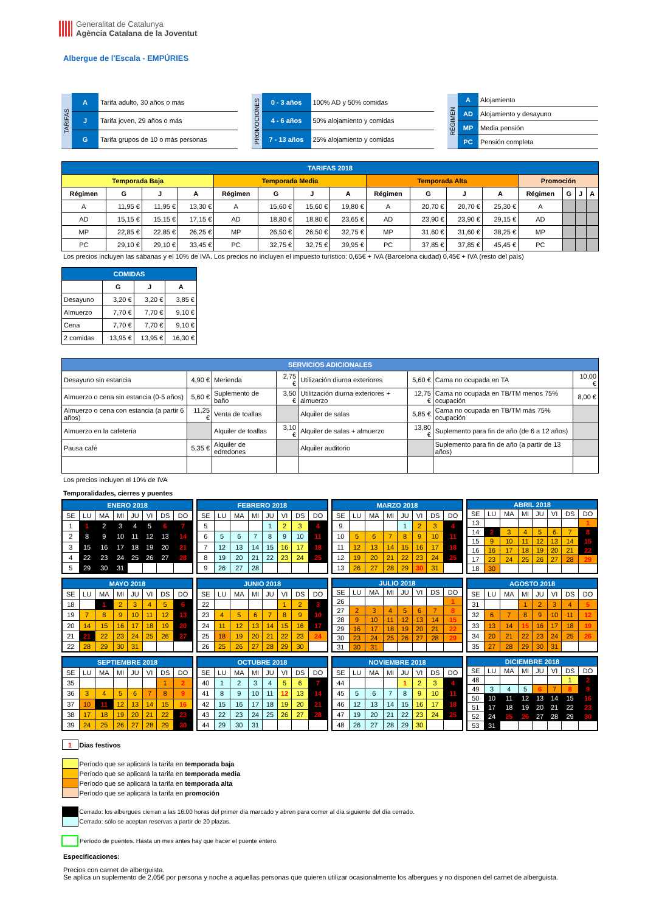Generalitat de Catalunya
Agència Catalana de la Joventut
Albergue de l'Escala - EMPÚRIES
| TARIFAS | A | Tarifa adulto, 30 años o más |
| | J | Tarifa joven, 29 años o más |
| | G | Tarifa grupos de 10 o más personas |
| PROMOCIONES | 0 - 3 años | 100% AD y 50% comidas |
| | 4 - 6 años | 50% alojamiento y comidas |
| | 7 - 13 años | 25% alojamiento y comidas |
| RÉGIMEN | A | Alojamiento |
| | AD | Alojamiento y desayuno |
| | MP | Media pensión |
| | PC | Pensión completa |
| TARIFAS 2018 | | | | | | | | | | | | | | | |
| Temporada Baja | | | | Temporada Media | | | | Temporada Alta | | | | Promoción | | | |
| Régimen | G | J | A | Régimen | G | J | A | Régimen | G | J | A | Régimen | G | J | A |
| A | 11,95 € | 11,95 € | 13,30 € | A | 15,60 € | 15,60 € | 19,80 € | A | 20,70 € | 20,70 € | 25,30 € | A | | | |
| AD | 15,15 € | 15,15 € | 17,15 € | AD | 18,80 € | 18,80 € | 23,65 € | AD | 23,90 € | 23,90 € | 29,15 € | AD | | | |
| MP | 22,85 € | 22,85 € | 26,25 € | MP | 26,50 € | 26,50 € | 32,75 € | MP | 31,60 € | 31,60 € | 38,25 € | MP | | | |
| PC | 29,10 € | 29,10 € | 33,45 € | PC | 32,75 € | 32,75 € | 39,95 € | PC | 37,85 € | 37,85 € | 45,45 € | PC | | | |
Los precios incluyen las sábanas y el 10% de IVA. Los precios no incluyen el impuesto turístico: 0,65€ + IVA (Barcelona ciudad) 0,45€ + IVA (resto del país)
| COMIDAS | | | |
| | G | J | A |
| Desayuno | 3,20 € | 3,20 € | 3,85 € |
| Almuerzo | 7,70 € | 7,70 € | 9,10 € |
| Cena | 7,70 € | 7,70 € | 9,10 € |
| 2 comidas | 13,95 € | 13,95 € | 16,30 € |
| SERVICIOS ADICIONALES | | | | | | | |
| Desayuno sin estancia | 4,90 € | Merienda | 2,75 € | Utilización diurna exteriores | 5,60 € | Cama no ocupada en TA | 10,00 € |
| Almuerzo o cena sin estancia (0-5 años) | 5,60 € | Suplemento de baño | 3,50 € | Utilitzación diurna exteriores + almuerzo | 12,75 € | Cama no ocupada en TB/TM menos 75% ocupación | 8,00 € |
| Almuerzo o cena con estancia (a partir 6 años) | 11,25 € | Venta de toallas | | Alquiler de salas | 5,85 € | Cama no ocupada en TB/TM más 75% ocupación | |
| Almuerzo en la cafetería | | Alquiler de toallas | 3,10 € | Alquiler de salas + almuerzo | 13,80 € | Suplemento para fin de año (de 6 a 12 años) | |
| Pausa café | 5,35 € | Alquiler de edredones | | Alquiler auditorio | | Suplemento para fin de año (a partir de 13 años) | |
Los precios incluyen el 10% de IVA
Temporalidades, cierres y puentes
| ENERO 2018 | | | | | | | |
| SE | LU | MA | MI | JU | VI | DS | DO |
| 1 | 1 | 2 | 3 | 4 | 5 | 6 | 7 |
| 2 | 8 | 9 | 10 | 11 | 12 | 13 | 14 |
| 3 | 15 | 16 | 17 | 18 | 19 | 20 | 21 |
| 4 | 22 | 23 | 24 | 25 | 26 | 27 | 28 |
| 5 | 29 | 30 | 31 | | | | |
| FEBRERO 2018 | | | | | | | |
| SE | LU | MA | MI | JU | VI | DS | DO |
| 5 | | | | 1 | 2 | 3 | 4 |
| 6 | 5 | 6 | 7 | 8 | 9 | 10 | 11 |
| 7 | 12 | 13 | 14 | 15 | 16 | 17 | 18 |
| 8 | 19 | 20 | 21 | 22 | 23 | 24 | 25 |
| 9 | 26 | 27 | 28 | | | | |
| MARZO 2018 | | | | | | | |
| SE | LU | MA | MI | JU | VI | DS | DO |
| 9 | | | | 1 | 2 | 3 | 4 |
| 10 | 5 | 6 | 7 | 8 | 9 | 10 | 11 |
| 11 | 12 | 13 | 14 | 15 | 16 | 17 | 18 |
| 12 | 19 | 20 | 21 | 22 | 23 | 24 | 25 |
| 13 | 26 | 27 | 28 | 29 | 30 | 31 | |
| ABRIL 2018 | | | | | | | |
| SE | LU | MA | MI | JU | VI | DS | DO |
| 13 | | | | | | | 1 |
| 14 | 2 | 3 | 4 | 5 | 6 | 7 | 8 |
| 15 | 9 | 10 | 11 | 12 | 13 | 14 | 15 |
| 16 | 16 | 17 | 18 | 19 | 20 | 21 | 22 |
| 17 | 23 | 24 | 25 | 26 | 27 | 28 | 29 |
| 18 | 30 | | | | | | |
| MAYO 2018 | | | | | | | |
| SE | LU | MA | MI | JU | VI | DS | DO |
| 18 | | 1 | 2 | 3 | 4 | 5 | 6 |
| 19 | 7 | 8 | 9 | 10 | 11 | 12 | 13 |
| 20 | 14 | 15 | 16 | 17 | 18 | 19 | 20 |
| 21 | 21 | 22 | 23 | 24 | 25 | 26 | 27 |
| 22 | 28 | 29 | 30 | 31 | | | |
| JUNIO 2018 | | | | | | | |
| SE | LU | MA | MI | JU | VI | DS | DO |
| 22 | | | | | 1 | 2 | 3 |
| 23 | 4 | 5 | 6 | 7 | 8 | 9 | 10 |
| 24 | 11 | 12 | 13 | 14 | 15 | 16 | 17 |
| 25 | 18 | 19 | 20 | 21 | 22 | 23 | 24 |
| 26 | 25 | 26 | 27 | 28 | 29 | 30 | |
| JULIO 2018 | | | | | | | |
| SE | LU | MA | MI | JU | VI | DS | DO |
| 26 | | | | | | | 1 |
| 27 | 2 | 3 | 4 | 5 | 6 | 7 | 8 |
| 28 | 9 | 10 | 11 | 12 | 13 | 14 | 15 |
| 29 | 16 | 17 | 18 | 19 | 20 | 21 | 22 |
| 30 | 23 | 24 | 25 | 26 | 27 | 28 | 29 |
| 31 | 30 | 31 | | | | | |
| AGOSTO 2018 | | | | | | | |
| SE | LU | MA | MI | JU | VI | DS | DO |
| 31 | | | 1 | 2 | 3 | 4 | 5 |
| 32 | 6 | 7 | 8 | 9 | 10 | 11 | 12 |
| 33 | 13 | 14 | 15 | 16 | 17 | 18 | 19 |
| 34 | 20 | 21 | 22 | 23 | 24 | 25 | 26 |
| 35 | 27 | 28 | 29 | 30 | 31 | | |
| SEPTIEMBRE 2018 | | | | | | | |
| SE | LU | MA | MI | JU | VI | DS | DO |
| 35 | | | | | | 1 | 2 |
| 36 | 3 | 4 | 5 | 6 | 7 | 8 | 9 |
| 37 | 10 | 11 | 12 | 13 | 14 | 15 | 16 |
| 38 | 17 | 18 | 19 | 20 | 21 | 22 | 23 |
| 39 | 24 | 25 | 26 | 27 | 28 | 29 | 30 |
| OCTUBRE 2018 | | | | | | | |
| SE | LU | MA | MI | JU | VI | DS | DO |
| 40 | 1 | 2 | 3 | 4 | 5 | 6 | 7 |
| 41 | 8 | 9 | 10 | 11 | 12 | 13 | 14 |
| 42 | 15 | 16 | 17 | 18 | 19 | 20 | 21 |
| 43 | 22 | 23 | 24 | 25 | 26 | 27 | 28 |
| 44 | 29 | 30 | 31 | | | | |
| NOVIEMBRE 2018 | | | | | | | |
| SE | LU | MA | MI | JU | VI | DS | DO |
| 44 | | | | 1 | 2 | 3 | 4 |
| 45 | 5 | 6 | 7 | 8 | 9 | 10 | 11 |
| 46 | 12 | 13 | 14 | 15 | 16 | 17 | 18 |
| 47 | 19 | 20 | 21 | 22 | 23 | 24 | 25 |
| 48 | 26 | 27 | 28 | 29 | 30 | | |
| DICIEMBRE 2018 | | | | | | | |
| SE | LU | MA | MI | JU | VI | DS | DO |
| 48 | | | | | | 1 | 2 |
| 49 | 3 | 4 | 5 | 6 | 7 | 8 | 9 |
| 50 | 10 | 11 | 12 | 13 | 14 | 15 | 16 |
| 51 | 17 | 18 | 19 | 20 | 21 | 22 | 23 |
| 52 | 24 | 25 | 26 | 27 | 28 | 29 | 30 |
| 53 | 31 | | | | | | |
| 1 | Dias festivos |
| | Período que se aplicará la tarifa en temporada baja |
| | Período que se aplicará la tarifa en temporada media |
| | Período que se aplicará la tarifa en temporada alta |
| | Período que se aplicará la tarifa en promoción |
| | Cerrado: los albergues cierran a las 16:00 horas del primer día marcado y abren para comer al día siguiente del día cerrado. |
| | Cerrado: sólo se aceptan reservas a partir de 20 plazas. |
| | Período de puentes. Hasta un mes antes hay que hacer el puente entero. |
Especificaciones:
Precios con carnet de alberguista.
Se aplica un suplemento de 2,05€ por persona y noche a aquellas personas que quieren utilizar ocasionalmente los albergues y no disponen del carnet de alberguista.